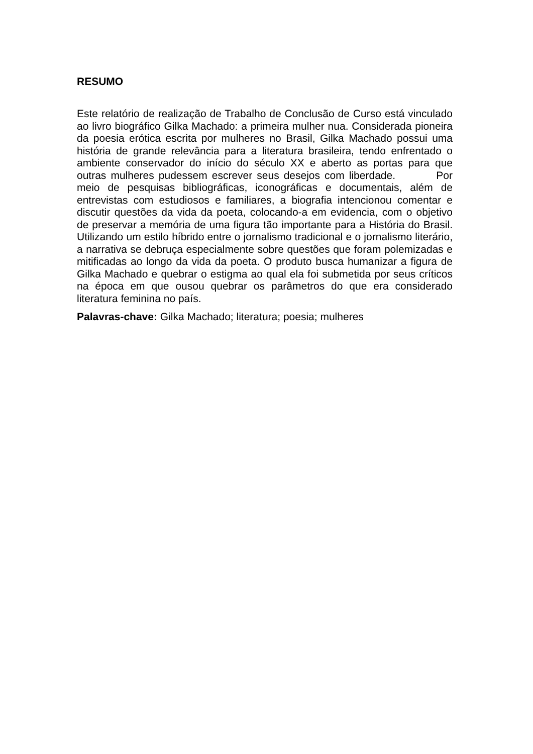RESUMO
Este relatório de realização de Trabalho de Conclusão de Curso está vinculado ao livro biográfico Gilka Machado: a primeira mulher nua. Considerada pioneira da poesia erótica escrita por mulheres no Brasil, Gilka Machado possui uma história de grande relevância para a literatura brasileira, tendo enfrentado o ambiente conservador do início do século XX e aberto as portas para que outras mulheres pudessem escrever seus desejos com liberdade. Por meio de pesquisas bibliográficas, iconográficas e documentais, além de entrevistas com estudiosos e familiares, a biografia intencionou comentar e discutir questões da vida da poeta, colocando-a em evidencia, com o objetivo de preservar a memória de uma figura tão importante para a História do Brasil. Utilizando um estilo híbrido entre o jornalismo tradicional e o jornalismo literário, a narrativa se debruça especialmente sobre questões que foram polemizadas e mitificadas ao longo da vida da poeta. O produto busca humanizar a figura de Gilka Machado e quebrar o estigma ao qual ela foi submetida por seus críticos na época em que ousou quebrar os parâmetros do que era considerado literatura feminina no país.
Palavras-chave: Gilka Machado; literatura; poesia; mulheres